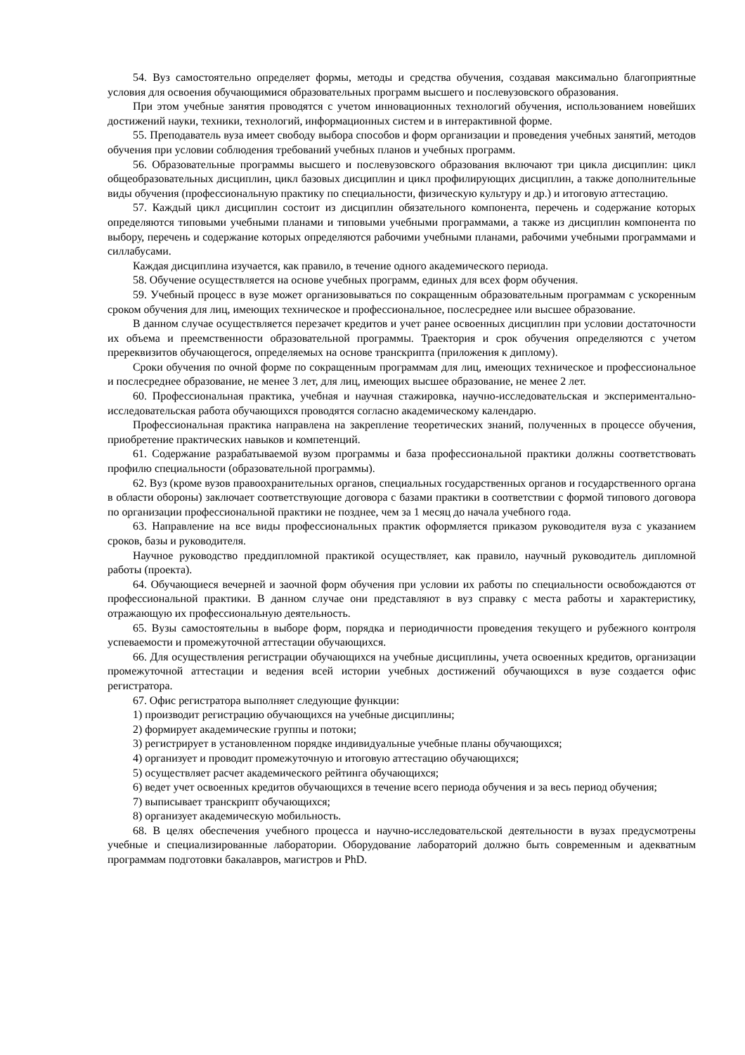54. Вуз самостоятельно определяет формы, методы и средства обучения, создавая максимально благоприятные условия для освоения обучающимися образовательных программ высшего и послевузовского образования.
При этом учебные занятия проводятся с учетом инновационных технологий обучения, использованием новейших достижений науки, техники, технологий, информационных систем и в интерактивной форме.
55. Преподаватель вуза имеет свободу выбора способов и форм организации и проведения учебных занятий, методов обучения при условии соблюдения требований учебных планов и учебных программ.
56. Образовательные программы высшего и послевузовского образования включают три цикла дисциплин: цикл общеобразовательных дисциплин, цикл базовых дисциплин и цикл профилирующих дисциплин, а также дополнительные виды обучения (профессиональную практику по специальности, физическую культуру и др.) и итоговую аттестацию.
57. Каждый цикл дисциплин состоит из дисциплин обязательного компонента, перечень и содержание которых определяются типовыми учебными планами и типовыми учебными программами, а также из дисциплин компонента по выбору, перечень и содержание которых определяются рабочими учебными планами, рабочими учебными программами и силлабусами.
Каждая дисциплина изучается, как правило, в течение одного академического периода.
58. Обучение осуществляется на основе учебных программ, единых для всех форм обучения.
59. Учебный процесс в вузе может организовываться по сокращенным образовательным программам с ускоренным сроком обучения для лиц, имеющих техническое и профессиональное, послесреднее или высшее образование.
В данном случае осуществляется перезачет кредитов и учет ранее освоенных дисциплин при условии достаточности их объема и преемственности образовательной программы. Траектория и срок обучения определяются с учетом пререквизитов обучающегося, определяемых на основе транскрипта (приложения к диплому).
Сроки обучения по очной форме по сокращенным программам для лиц, имеющих техническое и профессиональное и послесреднее образование, не менее 3 лет, для лиц, имеющих высшее образование, не менее 2 лет.
60. Профессиональная практика, учебная и научная стажировка, научно-исследовательская и экспериментально-исследовательская работа обучающихся проводятся согласно академическому календарю.
Профессиональная практика направлена на закрепление теоретических знаний, полученных в процессе обучения, приобретение практических навыков и компетенций.
61. Содержание разрабатываемой вузом программы и база профессиональной практики должны соответствовать профилю специальности (образовательной программы).
62. Вуз (кроме вузов правоохранительных органов, специальных государственных органов и государственного органа в области обороны) заключает соответствующие договора с базами практики в соответствии с формой типового договора по организации профессиональной практики не позднее, чем за 1 месяц до начала учебного года.
63. Направление на все виды профессиональных практик оформляется приказом руководителя вуза с указанием сроков, базы и руководителя.
Научное руководство преддипломной практикой осуществляет, как правило, научный руководитель дипломной работы (проекта).
64. Обучающиеся вечерней и заочной форм обучения при условии их работы по специальности освобождаются от профессиональной практики. В данном случае они представляют в вуз справку с места работы и характеристику, отражающую их профессиональную деятельность.
65. Вузы самостоятельны в выборе форм, порядка и периодичности проведения текущего и рубежного контроля успеваемости и промежуточной аттестации обучающихся.
66. Для осуществления регистрации обучающихся на учебные дисциплины, учета освоенных кредитов, организации промежуточной аттестации и ведения всей истории учебных достижений обучающихся в вузе создается офис регистратора.
67. Офис регистратора выполняет следующие функции:
1) производит регистрацию обучающихся на учебные дисциплины;
2) формирует академические группы и потоки;
3) регистрирует в установленном порядке индивидуальные учебные планы обучающихся;
4) организует и проводит промежуточную и итоговую аттестацию обучающихся;
5) осуществляет расчет академического рейтинга обучающихся;
6) ведет учет освоенных кредитов обучающихся в течение всего периода обучения и за весь период обучения;
7) выписывает транскрипт обучающихся;
8) организует академическую мобильность.
68. В целях обеспечения учебного процесса и научно-исследовательской деятельности в вузах предусмотрены учебные и специализированные лаборатории. Оборудование лабораторий должно быть современным и адекватным программам подготовки бакалавров, магистров и PhD.